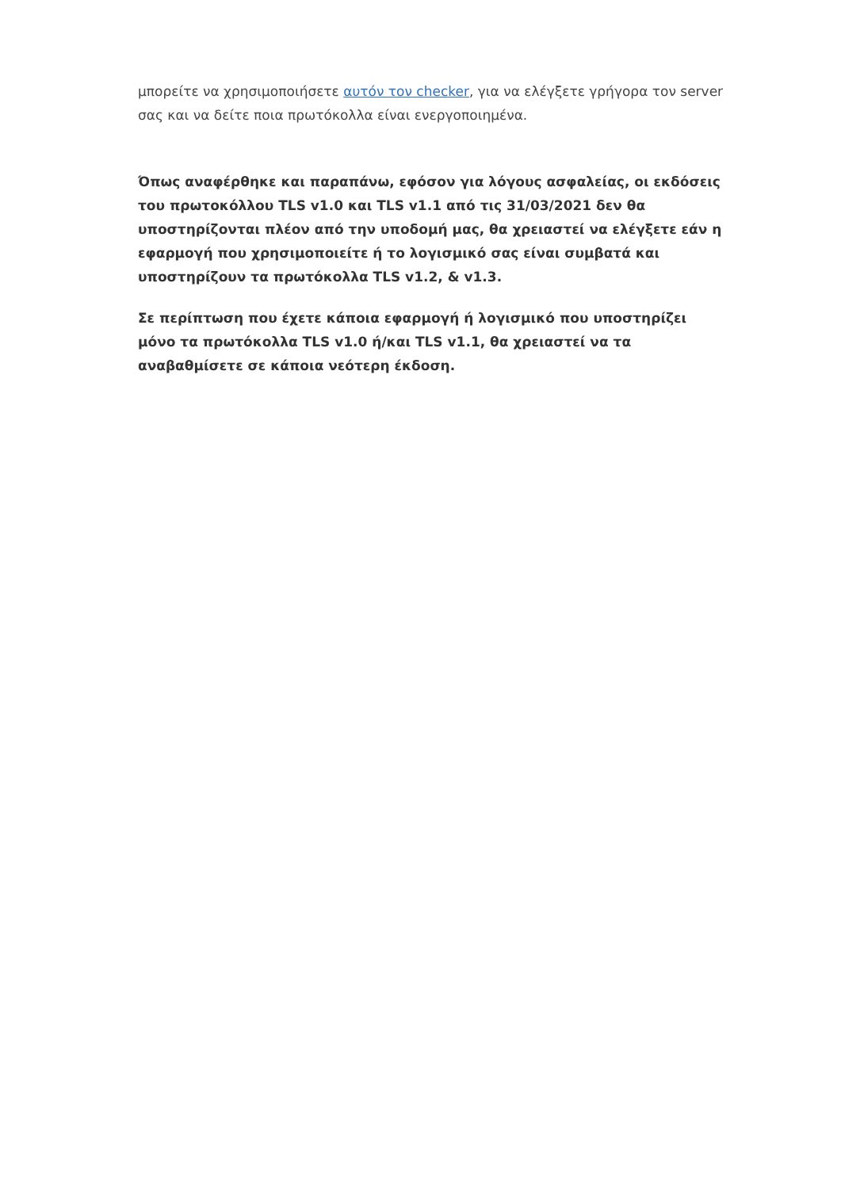μπορείτε να χρησιμοποιήσετε αυτόν τον checker, για να ελέγξετε γρήγορα τον server σας και να δείτε ποια πρωτόκολλα είναι ενεργοποιημένα.
Όπως αναφέρθηκε και παραπάνω, εφόσον για λόγους ασφαλείας, οι εκδόσεις του πρωτοκόλλου TLS v1.0 και TLS v1.1 από τις 31/03/2021 δεν θα υποστηρίζονται πλέον από την υποδομή μας, θα χρειαστεί να ελέγξετε εάν η εφαρμογή που χρησιμοποιείτε ή το λογισμικό σας είναι συμβατά και υποστηρίζουν τα πρωτόκολλα TLS v1.2, & v1.3.
Σε περίπτωση που έχετε κάποια εφαρμογή ή λογισμικό που υποστηρίζει μόνο τα πρωτόκολλα TLS v1.0 ή/και TLS v1.1, θα χρειαστεί να τα αναβαθμίσετε σε κάποια νεότερη έκδοση.